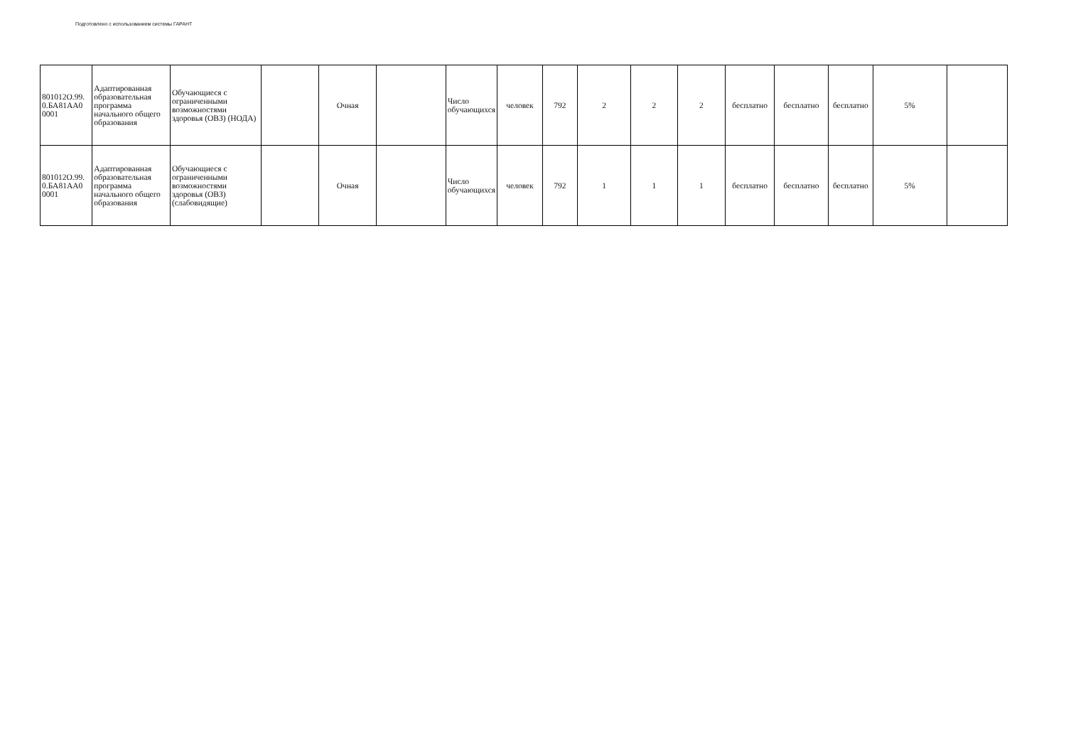Подготовлено с использованием системы ГАРАНТ
| 801012О.99. 0.БА81АА0 0001 | Адаптированная образовательная программа начального общего образования | Обучающиеся с ограниченными возможностями здоровья (ОВЗ) (НОДА) | | Очная | | Число обучающихся | человек | 792 | 2 | 2 | 2 | бесплатно | бесплатно | бесплатно | 5% | |
| 801012О.99. 0.БА81АА0 0001 | Адаптированная образовательная программа начального общего образования | Обучающиеся с ограниченными возможностями здоровья (ОВЗ) (слабовидящие) | | Очная | | Число обучающихся | человек | 792 | 1 | 1 | 1 | бесплатно | бесплатно | бесплатно | 5% | |